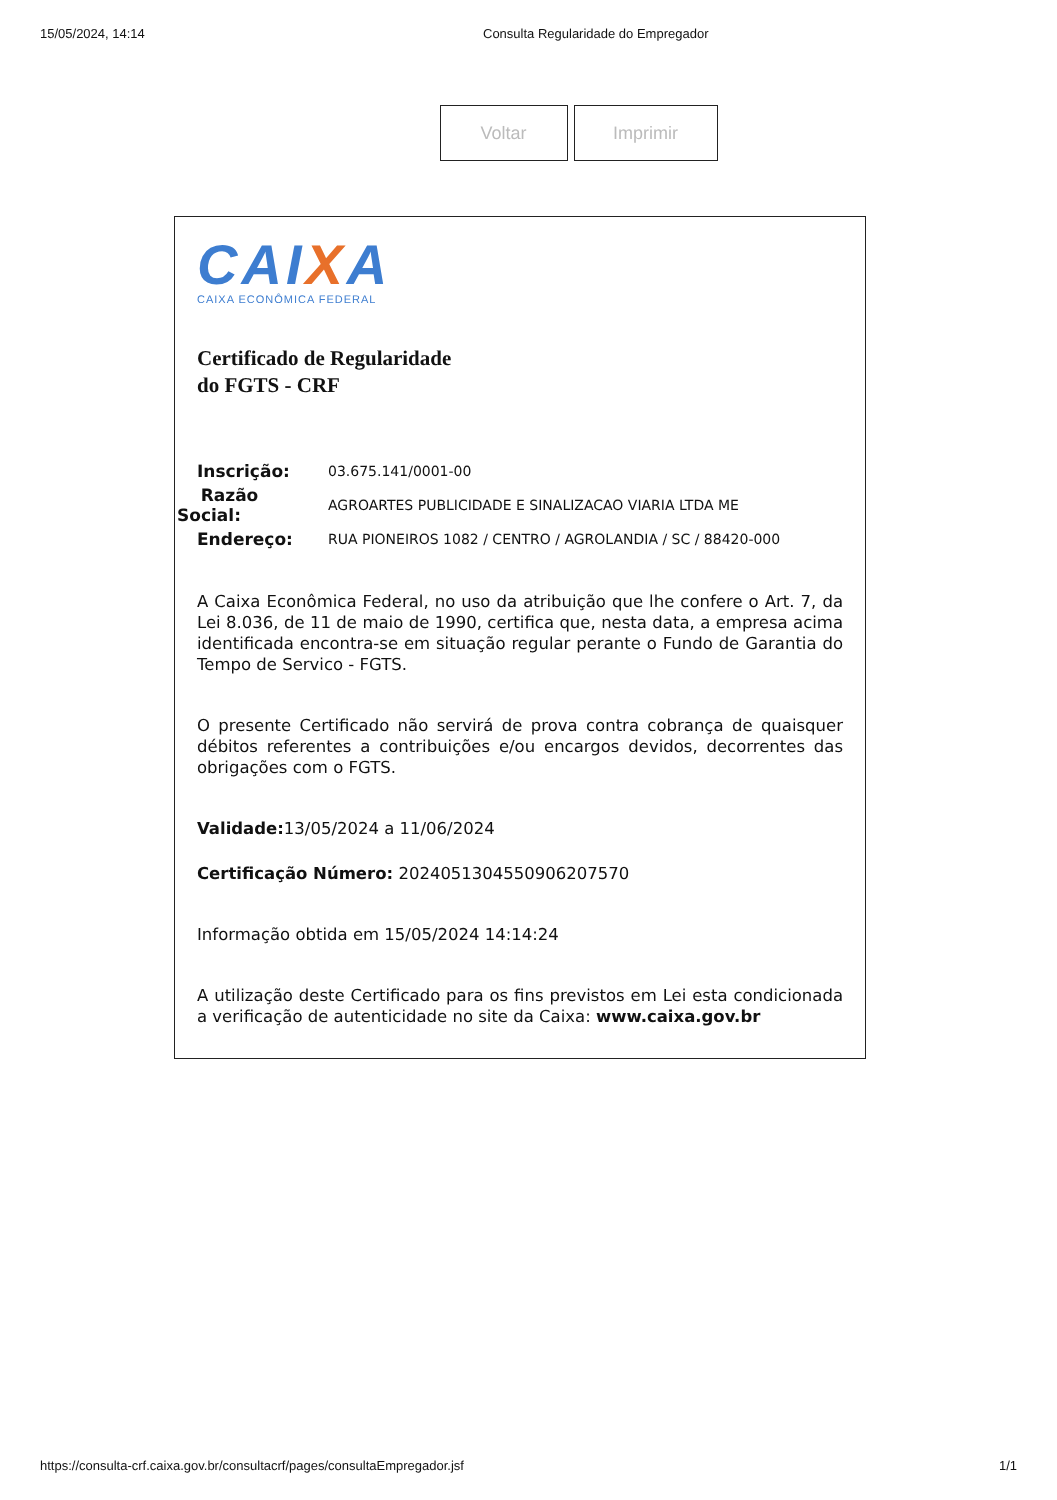15/05/2024, 14:14 Consulta Regularidade do Empregador
Voltar Imprimir
CAIXA
CAIXA ECONÔMICA FEDERAL
Certificado de Regularidade
do FGTS - CRF
Inscrição: 03.675.141/0001-00
Razão
Social: AGROARTES PUBLICIDADE E SINALIZACAO VIARIA LTDA ME
Endereço: RUA PIONEIROS 1082 / CENTRO / AGROLANDIA / SC / 88420-000
A Caixa Econômica Federal, no uso da atribuição que lhe confere o Art. 7, da Lei 8.036, de 11 de maio de 1990, certifica que, nesta data, a empresa acima identificada encontra-se em situação regular perante o Fundo de Garantia do Tempo de Servico - FGTS.
O presente Certificado não servirá de prova contra cobrança de quaisquer débitos referentes a contribuições e/ou encargos devidos, decorrentes das obrigações com o FGTS.
Validade: 13/05/2024 a 11/06/2024
Certificação Número: 2024051304550906207570
Informação obtida em 15/05/2024 14:14:24
A utilização deste Certificado para os fins previstos em Lei esta condicionada a verificação de autenticidade no site da Caixa: www.caixa.gov.br
https://consulta-crf.caixa.gov.br/consultacrf/pages/consultaEmpregador.jsf 1/1